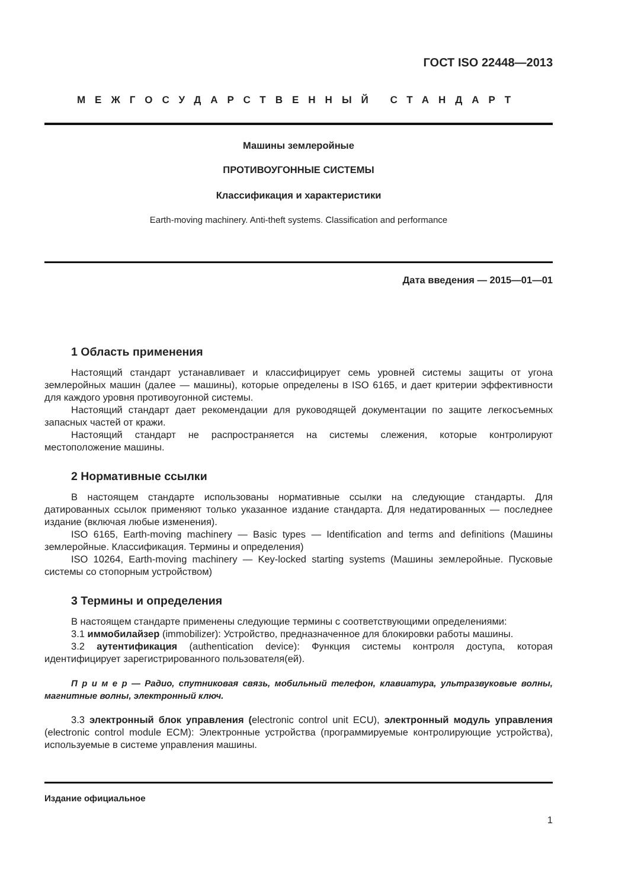ГОСТ ISO 22448—2013
МЕЖГОСУДАРСТВЕННЫЙ СТАНДАРТ
Машины землеройные
ПРОТИВОУГОННЫЕ СИСТЕМЫ
Классификация и характеристики
Earth-moving machinery. Anti-theft systems. Classification and performance
Дата введения — 2015—01—01
1 Область применения
Настоящий стандарт устанавливает и классифицирует семь уровней системы защиты от угона землеройных машин (далее — машины), которые определены в ISO 6165, и дает критерии эффективности для каждого уровня противоугонной системы.
Настоящий стандарт дает рекомендации для руководящей документации по защите легкосъемных запасных частей от кражи.
Настоящий стандарт не распространяется на системы слежения, которые контролируют местоположение машины.
2 Нормативные ссылки
В настоящем стандарте использованы нормативные ссылки на следующие стандарты. Для датированных ссылок применяют только указанное издание стандарта. Для недатированных — последнее издание (включая любые изменения).
ISO 6165, Earth-moving machinery — Basic types — Identification and terms and definitions (Машины землеройные. Классификация. Термины и определения)
ISO 10264, Earth-moving machinery — Key-locked starting systems (Машины землеройные. Пусковые системы со стопорным устройством)
3 Термины и определения
В настоящем стандарте применены следующие термины с соответствующими определениями:
3.1 иммобилайзер (immobilizer): Устройство, предназначенное для блокировки работы машины.
3.2 аутентификация (authentication device): Функция системы контроля доступа, которая идентифицирует зарегистрированного пользователя(ей).
П р и м е р — Радио, спутниковая связь, мобильный телефон, клавиатура, ультразвуковые волны, магнитные волны, электронный ключ.
3.3 электронный блок управления (electronic control unit ECU), электронный модуль управления (electronic control module ECM): Электронные устройства (программируемые контролирующие устройства), используемые в системе управления машины.
Издание официальное
1